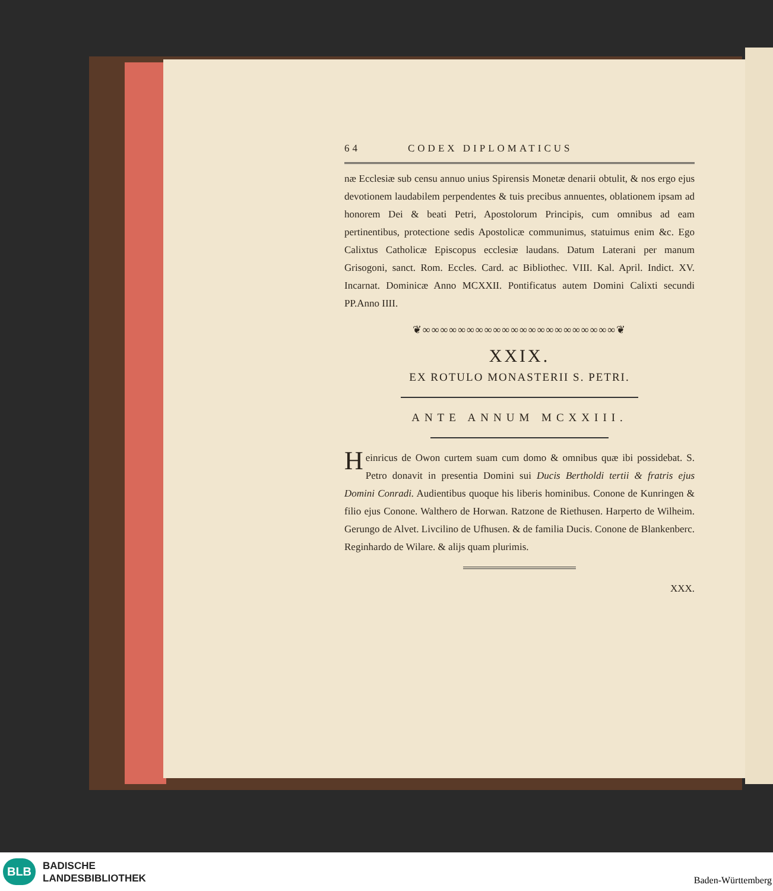64 CODEX DIPLOMATICUS
næ Ecclesiæ sub censu annuo unius Spirensis Monetæ denarii obtulit, & nos ergo ejus devotionem laudabilem perpendentes & tuis precibus annuentes, oblationem ipsam ad honorem Dei & beati Petri, Apostolorum Principis, cum omnibus ad eam pertinentibus, protectione sedis Apostolicæ communimus, statuimus enim &c. Ego Calixtus Catholicæ Episcopus ecclesiæ laudans. Datum Laterani per manum Grisogoni, sanct. Rom. Eccles. Card. ac Bibliothec. VIII. Kal. April. Indict. XV. Incarnat. Dominicæ Anno MCXXII. Pontificatus autem Domini Calixti secundi PP.Anno IIII.
❦∞∞∞∞∞∞∞∞∞∞∞∞∞∞∞∞∞∞∞∞∞∞❦
XXIX.
EX ROTULO MONASTERII S. PETRI.
ANTE ANNUM MCXXIII.
Heinricus de Owon curtem suam cum domo & omnibus quæ ibi possidebat. S. Petro donavit in presentia Domini sui Ducis Bertholdi tertii & fratris ejus Domini Conradi. Audientibus quoque his liberis hominibus. Conone de Kunringen & filio ejus Conone. Walthero de Horwan. Ratzone de Riethusen. Harperto de Wilheim. Gerungo de Alvet. Livcilino de Ufhusen. & de familia Ducis. Conone de Blankenberc. Reginhardo de Wilare. & alijs quam plurimis.
XXX.
BLB
BADISCHE
LANDESBIBLIOTHEK
Baden-Württemberg